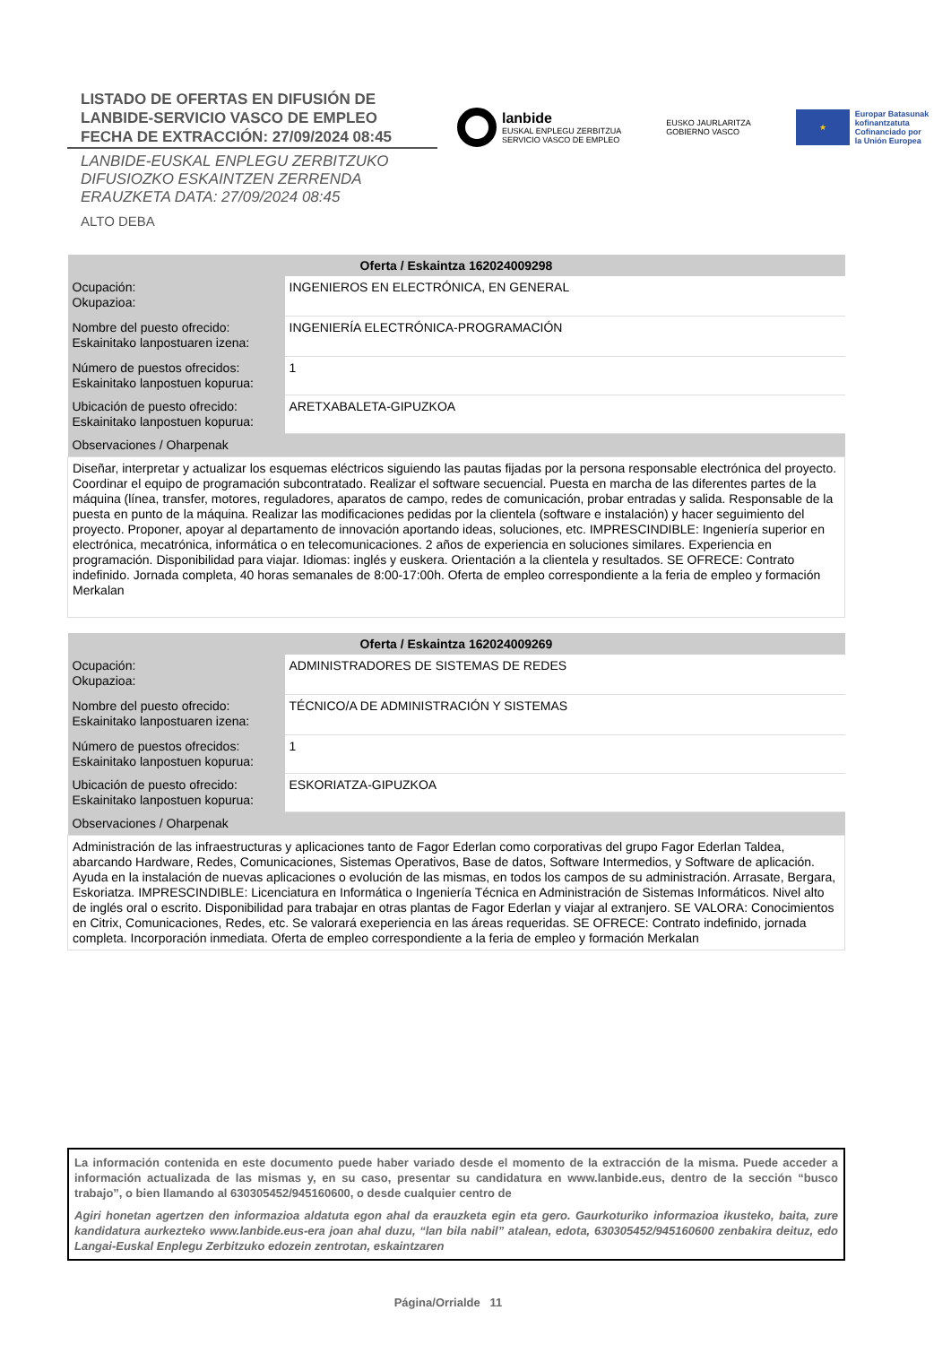LISTADO DE OFERTAS EN DIFUSIÓN DE
LANBIDE-SERVICIO VASCO DE EMPLEO
FECHA DE EXTRACCIÓN: 27/09/2024 08:45
LANBIDE-EUSKAL ENPLEGU ZERBITZUKO
DIFUSIOZKO ESKAINTZEN ZERRENDA
ERAUZKETA DATA: 27/09/2024 08:45
ALTO DEBA
lanbide
EUSKAL ENPLEGU ZERBITZUA
SERVICIO VASCO DE EMPLEO
EUSKO JAURLARITZA
GOBIERNO VASCO
★
Europar Batasunak
kofinantzatuta
Cofinanciado por
la Unión Europea
| Oferta / Eskaintza 162024009298 | |
| --- | --- |
| Ocupación: Okupazioa: | INGENIEROS EN ELECTRÓNICA, EN GENERAL |
| Nombre del puesto ofrecido: Eskainitako lanpostuaren izena: | INGENIERÍA ELECTRÓNICA-PROGRAMACIÓN |
| Número de puestos ofrecidos: Eskainitako lanpostuen kopurua: | 1 |
| Ubicación de puesto ofrecido: Eskainitako lanpostuen kopurua: | ARETXABALETA-GIPUZKOA |
| Observaciones / Oharpenak | |
| Diseñar, interpretar y actualizar los esquemas eléctricos siguiendo las pautas fijadas por la persona responsable electrónica del proyecto. Coordinar el equipo de programación subcontratado. Realizar el software secuencial. Puesta en marcha de las diferentes partes de la máquina (línea, transfer, motores, reguladores, aparatos de campo, redes de comunicación, probar entradas y salida. Responsable de la puesta en punto de la máquina. Realizar las modificaciones pedidas por la clientela (software e instalación) y hacer seguimiento del proyecto. Proponer, apoyar al departamento de innovación aportando ideas, soluciones, etc. IMPRESCINDIBLE: Ingeniería superior en electrónica, mecatrónica, informática o en telecomunicaciones. 2 años de experiencia en soluciones similares. Experiencia en programación. Disponibilidad para viajar. Idiomas: inglés y euskera. Orientación a la clientela y resultados. SE OFRECE: Contrato indefinido. Jornada completa, 40 horas semanales de 8:00-17:00h. Oferta de empleo correspondiente a la feria de empleo y formación Merkalan | |
| Oferta / Eskaintza 162024009269 | |
| --- | --- |
| Ocupación: Okupazioa: | ADMINISTRADORES DE SISTEMAS DE REDES |
| Nombre del puesto ofrecido: Eskainitako lanpostuaren izena: | TÉCNICO/A DE ADMINISTRACIÓN Y SISTEMAS |
| Número de puestos ofrecidos: Eskainitako lanpostuen kopurua: | 1 |
| Ubicación de puesto ofrecido: Eskainitako lanpostuen kopurua: | ESKORIATZA-GIPUZKOA |
| Observaciones / Oharpenak | |
| Administración de las infraestructuras y aplicaciones tanto de Fagor Ederlan como corporativas del grupo Fagor Ederlan Taldea, abarcando Hardware, Redes, Comunicaciones, Sistemas Operativos, Base de datos, Software Intermedios, y Software de aplicación. Ayuda en la instalación de nuevas aplicaciones o evolución de las mismas, en todos los campos de su administración. Arrasate, Bergara, Eskoriatza. IMPRESCINDIBLE: Licenciatura en Informática o Ingeniería Técnica en Administración de Sistemas Informáticos. Nivel alto de inglés oral o escrito. Disponibilidad para trabajar en otras plantas de Fagor Ederlan y viajar al extranjero. SE VALORA: Conocimientos en Citrix, Comunicaciones, Redes, etc. Se valorará exeperiencia en las áreas requeridas. SE OFRECE: Contrato indefinido, jornada completa. Incorporación inmediata. Oferta de empleo correspondiente a la feria de empleo y formación Merkalan | |
La información contenida en este documento puede haber variado desde el momento de la extracción de la misma. Puede acceder a información actualizada de las mismas y, en su caso, presentar su candidatura en www.lanbide.eus, dentro de la sección “busco trabajo”, o bien llamando al 630305452/945160600, o desde cualquier centro de
Agiri honetan agertzen den informazioa aldatuta egon ahal da erauzketa egin eta gero. Gaurkoturiko informazioa ikusteko, baita, zure kandidatura aurkezteko www.lanbide.eus-era joan ahal duzu, “lan bila nabil” atalean, edota, 630305452/945160600 zenbakira deituz, edo Langai-Euskal Enplegu Zerbitzuko edozein zentrotan, eskaintzaren
Página/Orrialde 11